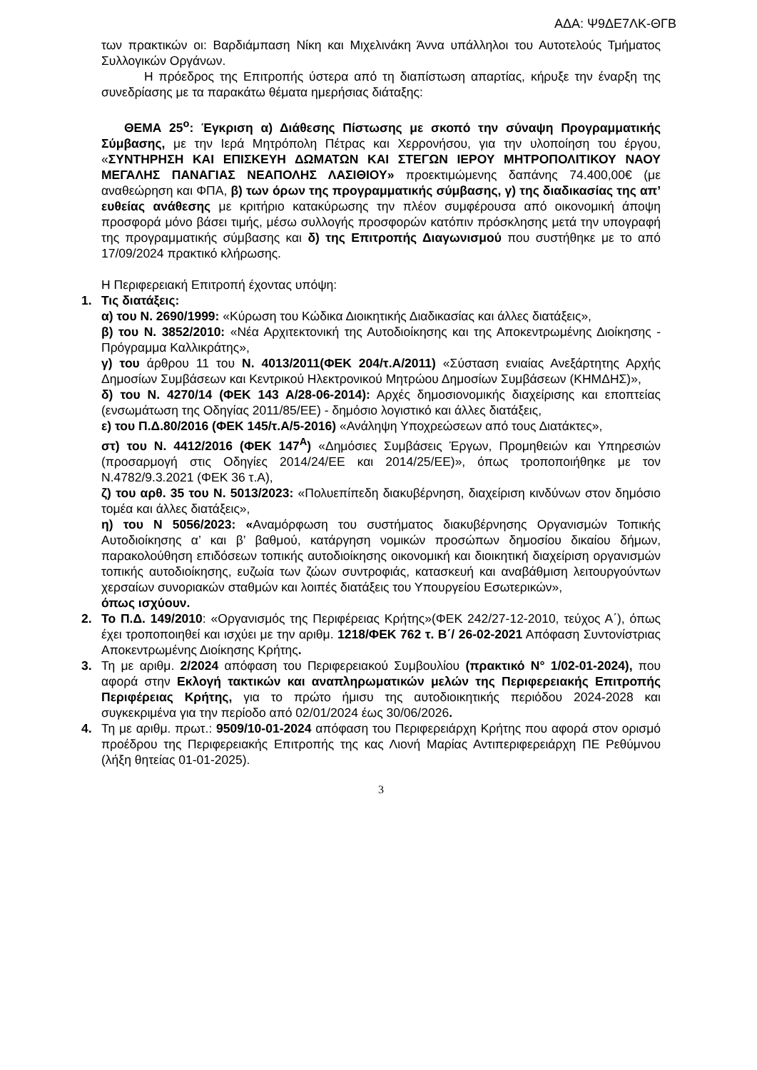ΑΔΑ: Ψ9ΔΕ7ΛΚ-ΘΓΒ
των πρακτικών οι: Βαρδιάμπαση Νίκη και Μιχελινάκη Άννα υπάλληλοι του Αυτοτελούς Τμήματος Συλλογικών Οργάνων.
Η πρόεδρος της Επιτροπής ύστερα από τη διαπίστωση απαρτίας, κήρυξε την έναρξη της συνεδρίασης με τα παρακάτω θέματα ημερήσιας διάταξης:
ΘΕΜΑ 25<sup>ο</sup>: Έγκριση α) Διάθεσης Πίστωσης με σκοπό την σύναψη Προγραμματικής Σύμβασης, με την Ιερά Μητρόπολη Πέτρας και Χερρονήσου, για την υλοποίηση του έργου, «ΣΥΝΤΗΡΗΣΗ ΚΑΙ ΕΠΙΣΚΕΥΗ ΔΩΜΑΤΩΝ ΚΑΙ ΣΤΕΓΩΝ ΙΕΡΟΥ ΜΗΤΡΟΠΟΛΙΤΙΚΟΥ ΝΑΟΥ ΜΕΓΑΛΗΣ ΠΑΝΑΓΙΑΣ ΝΕΑΠΟΛΗΣ ΛΑΣΙΘΙΟΥ» προεκτιμώμενης δαπάνης 74.400,00€ (με αναθεώρηση και ΦΠΑ, β) των όρων της προγραμματικής σύμβασης, γ) της διαδικασίας της απ’ ευθείας ανάθεσης με κριτήριο κατακύρωσης την πλέον συμφέρουσα από οικονομική άποψη προσφορά μόνο βάσει τιμής, μέσω συλλογής προσφορών κατόπιν πρόσκλησης μετά την υπογραφή της προγραμματικής σύμβασης και δ) της Επιτροπής Διαγωνισμού που συστήθηκε με το από 17/09/2024 πρακτικό κλήρωσης.
Η Περιφερειακή Επιτροπή έχοντας υπόψη:
1. Τις διατάξεις:
α) του Ν. 2690/1999: «Κύρωση του Κώδικα Διοικητικής Διαδικασίας και άλλες διατάξεις»,
β) του Ν. 3852/2010: «Νέα Αρχιτεκτονική της Αυτοδιοίκησης και της Αποκεντρωμένης Διοίκησης - Πρόγραμμα Καλλικράτης»,
γ) του άρθρου 11 του Ν. 4013/2011(ΦΕΚ 204/τ.Α/2011) «Σύσταση ενιαίας Ανεξάρτητης Αρχής Δημοσίων Συμβάσεων και Κεντρικού Ηλεκτρονικού Μητρώου Δημοσίων Συμβάσεων (ΚΗΜΔΗΣ)»,
δ) του Ν. 4270/14 (ΦΕΚ 143 Α/28-06-2014): Αρχές δημοσιονομικής διαχείρισης και εποπτείας (ενσωμάτωση της Οδηγίας 2011/85/ΕΕ) - δημόσιο λογιστικό και άλλες διατάξεις,
ε) του Π.Δ.80/2016 (ΦΕΚ 145/τ.Α/5-2016) «Ανάληψη Υποχρεώσεων από τους Διατάκτες»,
στ) του Ν. 4412/2016 (ΦΕΚ 147<sup>Α</sup>) «Δημόσιες Συμβάσεις Έργων, Προμηθειών και Υπηρεσιών (προσαρμογή στις Οδηγίες 2014/24/ΕΕ και 2014/25/ΕΕ)», όπως τροποποιήθηκε με τον Ν.4782/9.3.2021 (ΦΕΚ 36 τ.Α),
ζ) του αρθ. 35 του Ν. 5013/2023: «Πολυεπίπεδη διακυβέρνηση, διαχείριση κινδύνων στον δημόσιο τομέα και άλλες διατάξεις»,
η) του Ν 5056/2023: «Αναμόρφωση του συστήματος διακυβέρνησης Οργανισμών Τοπικής Αυτοδιοίκησης α’ και β’ βαθμού, κατάργηση νομικών προσώπων δημοσίου δικαίου δήμων, παρακολούθηση επιδόσεων τοπικής αυτοδιοίκησης οικονομική και διοικητική διαχείριση οργανισμών τοπικής αυτοδιοίκησης, ευζωία των ζώων συντροφιάς, κατασκευή και αναβάθμιση λειτουργούντων χερσαίων συνοριακών σταθμών και λοιπές διατάξεις του Υπουργείου Εσωτερικών»,
όπως ισχύουν.
2. Το Π.Δ. 149/2010: «Οργανισμός της Περιφέρειας Κρήτης»(ΦΕΚ 242/27-12-2010, τεύχος Α΄), όπως έχει τροποποιηθεί και ισχύει με την αριθμ. 1218/ΦΕΚ 762 τ. Β΄/ 26-02-2021 Απόφαση Συντονίστριας Αποκεντρωμένης Διοίκησης Κρήτης.
3. Τη με αριθμ. 2/2024 απόφαση του Περιφερειακού Συμβουλίου (πρακτικό Ν° 1/02-01-2024), που αφορά στην Εκλογή τακτικών και αναπληρωματικών μελών της Περιφερειακής Επιτροπής Περιφέρειας Κρήτης, για το πρώτο ήμισυ της αυτοδιοικητικής περιόδου 2024-2028 και συγκεκριμένα για την περίοδο από 02/01/2024 έως 30/06/2026.
4. Τη με αριθμ. πρωτ.: 9509/10-01-2024 απόφαση του Περιφερειάρχη Κρήτης που αφορά στον ορισμό προέδρου της Περιφερειακής Επιτροπής της κας Λιονή Μαρίας Αντιπεριφερειάρχη ΠΕ Ρεθύμνου (λήξη θητείας 01-01-2025).
3